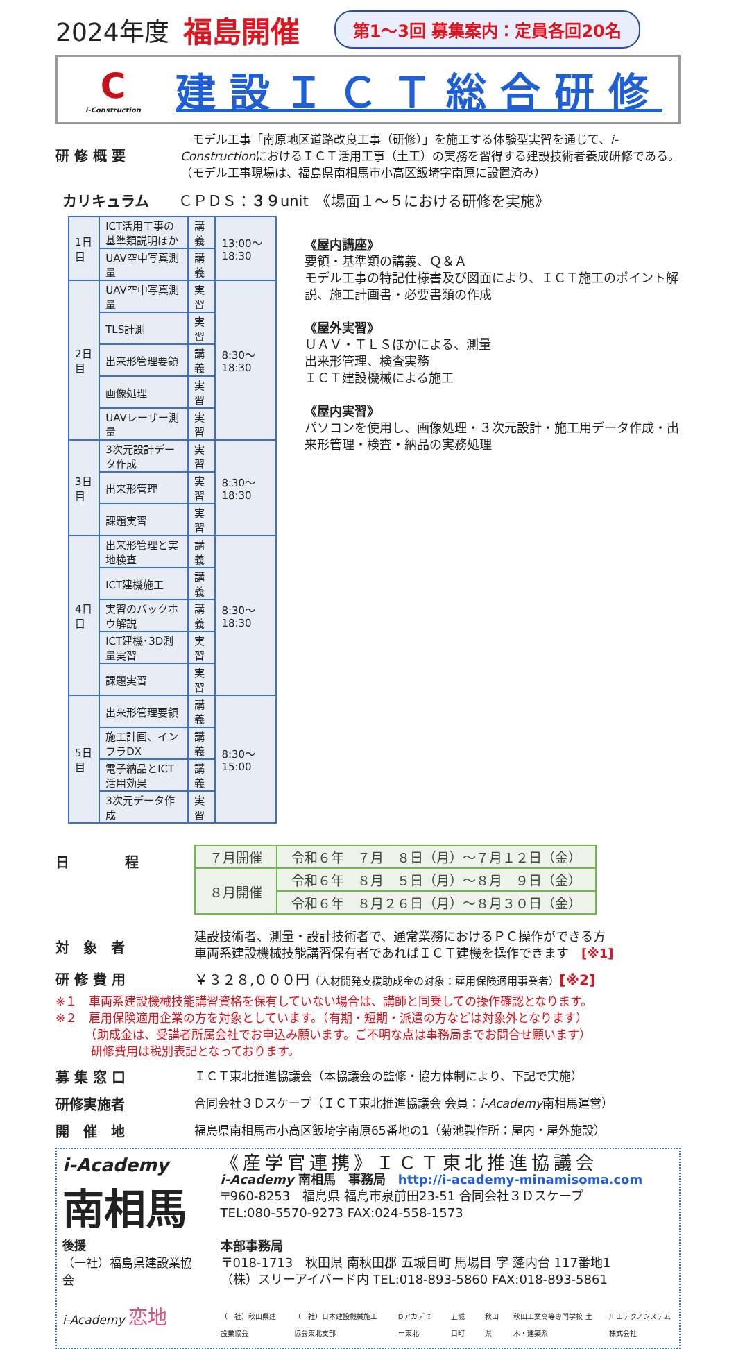2024年度 福島開催 第1～3回 募集案内：定員各回20名
Ci-Construction
建設ＩＣＴ総合研修
研 修 概 要
　モデル工事「南原地区道路改良工事（研修）」を施工する体験型実習を通じて、i-ConstructionにおけるＩＣＴ活用工事（土工）の実務を習得する建設技術者養成研修である。（モデル工事現場は、福島県南相馬市小高区飯埼字南原に設置済み）
カリキュラム　　ＣＰＤＳ：３９unit　《場面１～５における研修を実施》
| 1日目 | ICT活用工事の基準類説明ほか | 講義 | 13:00～18:30 |
| | UAV空中写真測量 | 講義 | |
| 2日目 | UAV空中写真測量 | 実習 | 8:30～18:30 |
| | TLS計測 | 実習 | |
| | 出来形管理要領 | 講義 | |
| | 画像処理 | 実習 | |
| | UAVレーザー測量 | 実習 | |
| 3日目 | 3次元設計データ作成 | 実習 | 8:30～18:30 |
| | 出来形管理 | 実習 | |
| | 課題実習 | 実習 | |
| 4日目 | 出来形管理と実地検査 | 講義 | 8:30～18:30 |
| | ICT建機施工 | 講義 | |
| | 実習のバックホウ解説 | 講義 | |
| | ICT建機･3D測量実習 | 実習 | |
| | 課題実習 | 実習 | |
| 5日目 | 出来形管理要領 | 講義 | 8:30～15:00 |
| | 施工計画、インフラDX | 講義 | |
| | 電子納品とICT活用効果 | 講義 | |
| | 3次元データ作成 | 実習 | |
《屋内講座》
要領・基準類の講義、Ｑ＆Ａ
モデル工事の特記仕様書及び図面により、ＩＣＴ施工のポイント解説、施工計画書・必要書類の作成
《屋外実習》
ＵＡＶ・ＴＬＳほかによる、測量
出来形管理、検査実務
ＩＣＴ建設機械による施工
《屋内実習》
パソコンを使用し、画像処理・３次元設計・施工用データ作成・出来形管理・検査・納品の実務処理
日　　　　程
| ７月開催 | 令和６年 ７月 ８日（月）～７月１２日（金） |
| ８月開催 | 令和６年 ８月 ５日（月）～８月 ９日（金） |
| | 令和６年 ８月２６日（月）～８月３０日（金） |
対　象　者
建設技術者、測量・設計技術者で、通常業務におけるＰＣ操作ができる方
車両系建設機械技能講習保有者であればＩＣＴ建機を操作できます　[※1]
研 修 費 用 ￥３２８,０００円（人材開発支援助成金の対象：雇用保険適用事業者）[※2]
※１　車両系建設機械技能講習資格を保有していない場合は、講師と同乗しての操作確認となります。
※２　雇用保険適用企業の方を対象としています。（有期・短期・派遣の方などは対象外となります）
　　　（助成金は、受講者所属会社でお申込み願います。ご不明な点は事務局までお問合せ願います）
　　　研修費用は税別表記となっております。
募 集 窓 口
ＩＣＴ東北推進協議会（本協議会の監修・協力体制により、下記で実施）
研修実施者
合同会社３Ｄスケープ（ＩＣＴ東北推進協議会 会員：i-Academy南相馬運営）
開　催　地
福島県南相馬市小高区飯埼字南原65番地の1（菊池製作所：屋内・屋外施設）
i-Academy
南相馬
後援
（一社）福島県建設業協会
i-Academy 恋地
《産学官連携》ＩＣＴ東北推進協議会
i-Academy 南相馬　事務局　http://i-academy-minamisoma.com
〒960-8253　福島県 福島市泉前田23-51 合同会社３Ｄスケープ
TEL:080-5570-9273 FAX:024-558-1573
本部事務局
〒018-1713　秋田県 南秋田郡 五城目町 馬場目 字 蓬内台 117番地1
（株）スリーアイバード内 TEL:018-893-5860 FAX:018-893-5861
（一社）秋田県建設業協会 （一社）日本建設機械施工協会東北支部 Dアカデミー東北 五城目町 秋田県 秋田工業高等専門学校 土木・建築系 川田テクノシステム株式会社